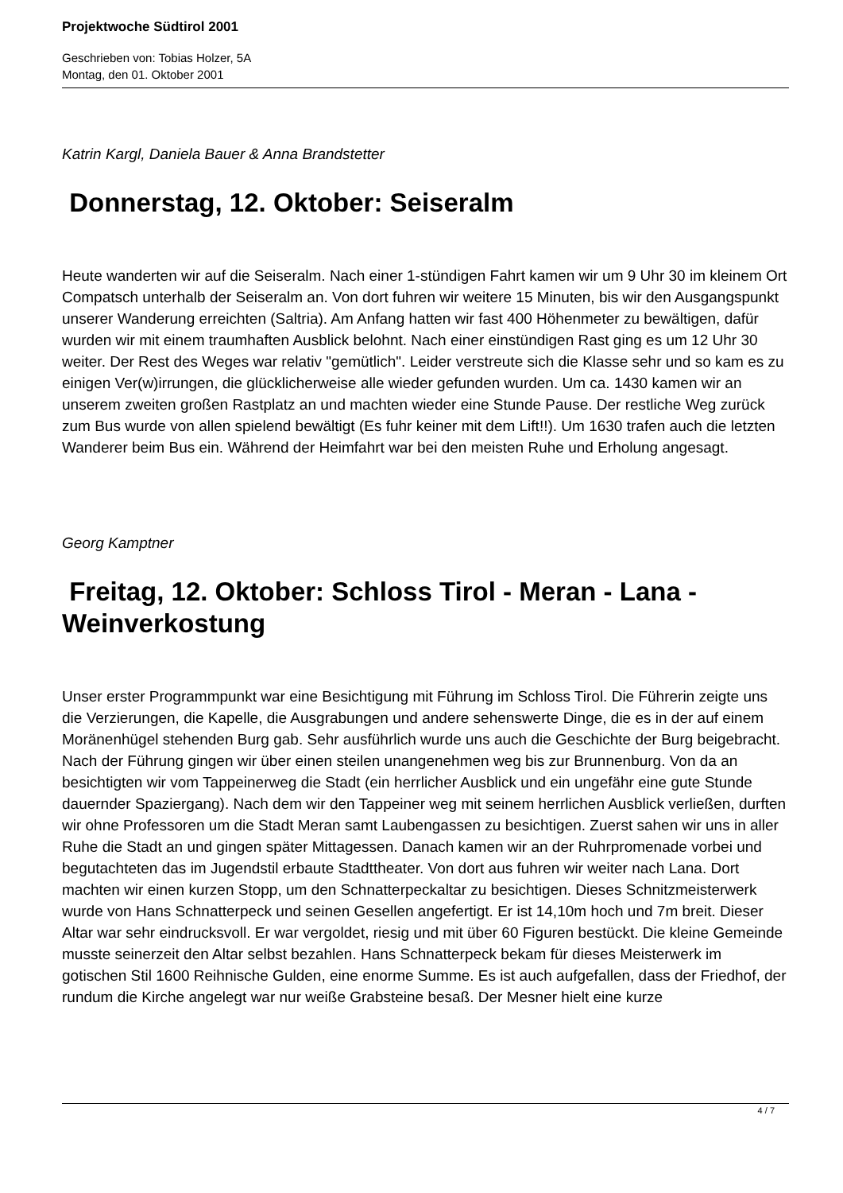Projektwoche Südtirol 2001
Geschrieben von: Tobias Holzer, 5A
Montag, den 01. Oktober 2001
Katrin Kargl, Daniela Bauer & Anna Brandstetter
Donnerstag, 12. Oktober: Seiseralm
Heute wanderten wir auf die Seiseralm. Nach einer 1-stündigen Fahrt kamen wir um 9 Uhr 30 im kleinem Ort Compatsch unterhalb der Seiseralm an. Von dort fuhren wir weitere 15 Minuten, bis wir den Ausgangspunkt unserer Wanderung erreichten (Saltria). Am Anfang hatten wir fast 400 Höhenmeter zu bewältigen, dafür wurden wir mit einem traumhaften Ausblick belohnt. Nach einer einstündigen Rast ging es um 12 Uhr 30 weiter. Der Rest des Weges war relativ "gemütlich". Leider verstreute sich die Klasse sehr und so kam es zu einigen Ver(w)irrungen, die glücklicherweise alle wieder gefunden wurden. Um ca. 1430 kamen wir an unserem zweiten großen Rastplatz an und machten wieder eine Stunde Pause. Der restliche Weg zurück zum Bus wurde von allen spielend bewältigt (Es fuhr keiner mit dem Lift!!). Um 1630 trafen auch die letzten Wanderer beim Bus ein. Während der Heimfahrt war bei den meisten Ruhe und Erholung angesagt.
Georg Kamptner
Freitag, 12. Oktober: Schloss Tirol - Meran - Lana - Weinverkostung
Unser erster Programmpunkt war eine Besichtigung mit Führung im Schloss Tirol. Die Führerin zeigte uns die Verzierungen, die Kapelle, die Ausgrabungen und andere sehenswerte Dinge, die es in der auf einem Moränenhügel stehenden Burg gab. Sehr ausführlich wurde uns auch die Geschichte der Burg beigebracht. Nach der Führung gingen wir über einen steilen unangenehmen weg bis zur Brunnenburg. Von da an besichtigten wir vom Tappeinerweg die Stadt (ein herrlicher Ausblick und ein ungefähr eine gute Stunde dauernder Spaziergang). Nach dem wir den Tappeiner weg mit seinem herrlichen Ausblick verließen, durften wir ohne Professoren um die Stadt Meran samt Laubengassen zu besichtigen. Zuerst sahen wir uns in aller Ruhe die Stadt an und gingen später Mittagessen. Danach kamen wir an der Ruhrpromenade vorbei und begutachteten das im Jugendstil erbaute Stadttheater. Von dort aus fuhren wir weiter nach Lana. Dort machten wir einen kurzen Stopp, um den Schnatterpeckaltar zu besichtigen. Dieses Schnitzmeisterwerk wurde von Hans Schnatterpeck und seinen Gesellen angefertigt. Er ist 14,10m hoch und 7m breit. Dieser Altar war sehr eindrucksvoll. Er war vergoldet, riesig und mit über 60 Figuren bestückt. Die kleine Gemeinde musste seinerzeit den Altar selbst bezahlen. Hans Schnatterpeck bekam für dieses Meisterwerk im gotischen Stil 1600 Reihnische Gulden, eine enorme Summe. Es ist auch aufgefallen, dass der Friedhof, der rundum die Kirche angelegt war nur weiße Grabsteine besaß. Der Mesner hielt eine kurze
4 / 7